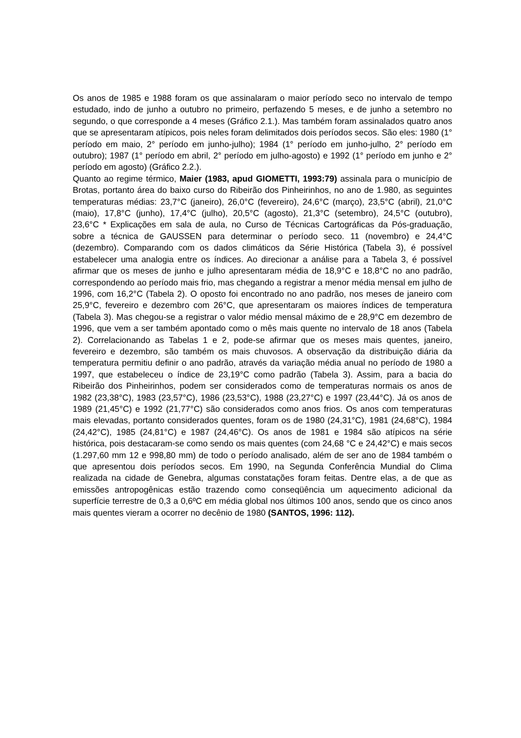Os anos de 1985 e 1988 foram os que assinalaram o maior período seco no intervalo de tempo estudado, indo de junho a outubro no primeiro, perfazendo 5 meses, e de junho a setembro no segundo, o que corresponde a 4 meses (Gráfico 2.1.). Mas também foram assinalados quatro anos que se apresentaram atípicos, pois neles foram delimitados dois períodos secos. São eles: 1980 (1° período em maio, 2° período em junho-julho); 1984 (1° período em junho-julho, 2° período em outubro); 1987 (1° período em abril, 2° período em julho-agosto) e 1992 (1° período em junho e 2° período em agosto) (Gráfico 2.2.).
Quanto ao regime térmico, Maier (1983, apud GIOMETTI, 1993:79) assinala para o município de Brotas, portanto área do baixo curso do Ribeirão dos Pinheirinhos, no ano de 1.980, as seguintes temperaturas médias: 23,7°C (janeiro), 26,0°C (fevereiro), 24,6°C (março), 23,5°C (abril), 21,0°C (maio), 17,8°C (junho), 17,4°C (julho), 20,5°C (agosto), 21,3°C (setembro), 24,5°C (outubro), 23,6°C * Explicações em sala de aula, no Curso de Técnicas Cartográficas da Pós-graduação, sobre a técnica de GAUSSEN para determinar o período seco. 11 (novembro) e 24,4°C (dezembro). Comparando com os dados climáticos da Série Histórica (Tabela 3), é possível estabelecer uma analogia entre os índices. Ao direcionar a análise para a Tabela 3, é possível afirmar que os meses de junho e julho apresentaram média de 18,9°C e 18,8°C no ano padrão, correspondendo ao período mais frio, mas chegando a registrar a menor média mensal em julho de 1996, com 16,2°C (Tabela 2). O oposto foi encontrado no ano padrão, nos meses de janeiro com 25,9°C, fevereiro e dezembro com 26°C, que apresentaram os maiores índices de temperatura (Tabela 3). Mas chegou-se a registrar o valor médio mensal máximo de e 28,9°C em dezembro de 1996, que vem a ser também apontado como o mês mais quente no intervalo de 18 anos (Tabela 2). Correlacionando as Tabelas 1 e 2, pode-se afirmar que os meses mais quentes, janeiro, fevereiro e dezembro, são também os mais chuvosos. A observação da distribuição diária da temperatura permitiu definir o ano padrão, através da variação média anual no período de 1980 a 1997, que estabeleceu o índice de 23,19°C como padrão (Tabela 3). Assim, para a bacia do Ribeirão dos Pinheirinhos, podem ser considerados como de temperaturas normais os anos de 1982 (23,38°C), 1983 (23,57°C), 1986 (23,53°C), 1988 (23,27°C) e 1997 (23,44°C). Já os anos de 1989 (21,45°C) e 1992 (21,77°C) são considerados como anos frios. Os anos com temperaturas mais elevadas, portanto considerados quentes, foram os de 1980 (24,31°C), 1981 (24,68°C), 1984 (24,42°C), 1985 (24,81°C) e 1987 (24,46°C). Os anos de 1981 e 1984 são atípicos na série histórica, pois destacaram-se como sendo os mais quentes (com 24,68 °C e 24,42°C) e mais secos (1.297,60 mm 12 e 998,80 mm) de todo o período analisado, além de ser ano de 1984 também o que apresentou dois períodos secos. Em 1990, na Segunda Conferência Mundial do Clima realizada na cidade de Genebra, algumas constatações foram feitas. Dentre elas, a de que as emissões antropogênicas estão trazendo como conseqüência um aquecimento adicional da superfície terrestre de 0,3 a 0,6ºC em média global nos últimos 100 anos, sendo que os cinco anos mais quentes vieram a ocorrer no decênio de 1980 (SANTOS, 1996: 112).